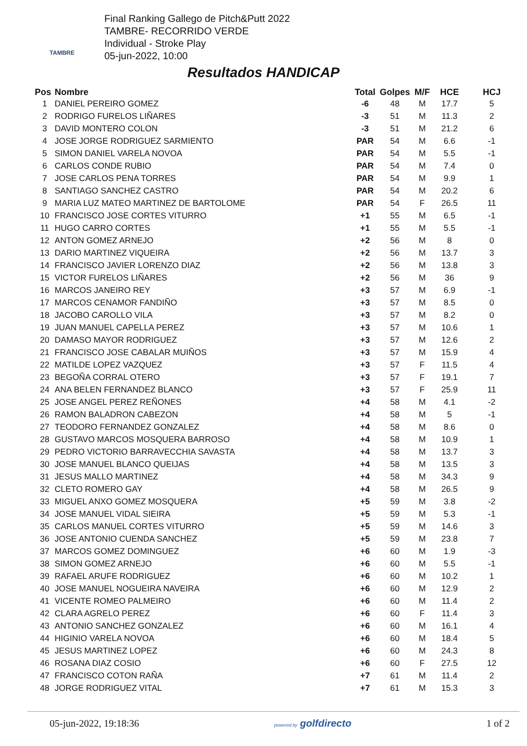TAMBRE
Final Ranking Gallego de Pitch&Putt 2022
TAMBRE- RECORRIDO VERDE
Individual - Stroke Play
05-jun-2022, 10:00
Resultados HANDICAP
| Pos | Nombre | Total | Golpes | M/F | HCE | HCJ |
| --- | --- | --- | --- | --- | --- | --- |
| 1 | DANIEL PEREIRO GOMEZ | -6 | 48 | M | 17.7 | 5 |
| 2 | RODRIGO FURELOS LIÑARES | -3 | 51 | M | 11.3 | 2 |
| 3 | DAVID MONTERO COLON | -3 | 51 | M | 21.2 | 6 |
| 4 | JOSE JORGE RODRIGUEZ SARMIENTO | PAR | 54 | M | 6.6 | -1 |
| 5 | SIMON DANIEL VARELA NOVOA | PAR | 54 | M | 5.5 | -1 |
| 6 | CARLOS CONDE RUBIO | PAR | 54 | M | 7.4 | 0 |
| 7 | JOSE CARLOS PENA TORRES | PAR | 54 | M | 9.9 | 1 |
| 8 | SANTIAGO SANCHEZ CASTRO | PAR | 54 | M | 20.2 | 6 |
| 9 | MARIA LUZ MATEO MARTINEZ DE BARTOLOME | PAR | 54 | F | 26.5 | 11 |
| 10 | FRANCISCO JOSE CORTES VITURRO | +1 | 55 | M | 6.5 | -1 |
| 11 | HUGO CARRO CORTES | +1 | 55 | M | 5.5 | -1 |
| 12 | ANTON GOMEZ ARNEJO | +2 | 56 | M | 8 | 0 |
| 13 | DARIO MARTINEZ VIQUEIRA | +2 | 56 | M | 13.7 | 3 |
| 14 | FRANCISCO JAVIER LORENZO DIAZ | +2 | 56 | M | 13.8 | 3 |
| 15 | VICTOR FURELOS LIÑARES | +2 | 56 | M | 36 | 9 |
| 16 | MARCOS JANEIRO REY | +3 | 57 | M | 6.9 | -1 |
| 17 | MARCOS CENAMOR FANDIÑO | +3 | 57 | M | 8.5 | 0 |
| 18 | JACOBO CAROLLO VILA | +3 | 57 | M | 8.2 | 0 |
| 19 | JUAN MANUEL CAPELLA PEREZ | +3 | 57 | M | 10.6 | 1 |
| 20 | DAMASO MAYOR RODRIGUEZ | +3 | 57 | M | 12.6 | 2 |
| 21 | FRANCISCO JOSE CABALAR MUIÑOS | +3 | 57 | M | 15.9 | 4 |
| 22 | MATILDE LOPEZ VAZQUEZ | +3 | 57 | F | 11.5 | 4 |
| 23 | BEGOÑA CORRAL OTERO | +3 | 57 | F | 19.1 | 7 |
| 24 | ANA BELEN FERNANDEZ BLANCO | +3 | 57 | F | 25.9 | 11 |
| 25 | JOSE ANGEL PEREZ REÑONES | +4 | 58 | M | 4.1 | -2 |
| 26 | RAMON BALADRON CABEZON | +4 | 58 | M | 5 | -1 |
| 27 | TEODORO FERNANDEZ GONZALEZ | +4 | 58 | M | 8.6 | 0 |
| 28 | GUSTAVO MARCOS MOSQUERA BARROSO | +4 | 58 | M | 10.9 | 1 |
| 29 | PEDRO VICTORIO BARRAVECCHIA SAVASTA | +4 | 58 | M | 13.7 | 3 |
| 30 | JOSE MANUEL BLANCO QUEIJAS | +4 | 58 | M | 13.5 | 3 |
| 31 | JESUS MALLO MARTINEZ | +4 | 58 | M | 34.3 | 9 |
| 32 | CLETO ROMERO GAY | +4 | 58 | M | 26.5 | 9 |
| 33 | MIGUEL ANXO GOMEZ MOSQUERA | +5 | 59 | M | 3.8 | -2 |
| 34 | JOSE MANUEL VIDAL SIEIRA | +5 | 59 | M | 5.3 | -1 |
| 35 | CARLOS MANUEL CORTES VITURRO | +5 | 59 | M | 14.6 | 3 |
| 36 | JOSE ANTONIO CUENDA SANCHEZ | +5 | 59 | M | 23.8 | 7 |
| 37 | MARCOS GOMEZ DOMINGUEZ | +6 | 60 | M | 1.9 | -3 |
| 38 | SIMON GOMEZ ARNEJO | +6 | 60 | M | 5.5 | -1 |
| 39 | RAFAEL ARUFE RODRIGUEZ | +6 | 60 | M | 10.2 | 1 |
| 40 | JOSE MANUEL NOGUEIRA NAVEIRA | +6 | 60 | M | 12.9 | 2 |
| 41 | VICENTE ROMEO PALMEIRO | +6 | 60 | M | 11.4 | 2 |
| 42 | CLARA AGRELO PEREZ | +6 | 60 | F | 11.4 | 3 |
| 43 | ANTONIO SANCHEZ GONZALEZ | +6 | 60 | M | 16.1 | 4 |
| 44 | HIGINIO VARELA NOVOA | +6 | 60 | M | 18.4 | 5 |
| 45 | JESUS MARTINEZ LOPEZ | +6 | 60 | M | 24.3 | 8 |
| 46 | ROSANA DIAZ COSIO | +6 | 60 | F | 27.5 | 12 |
| 47 | FRANCISCO COTON RAÑA | +7 | 61 | M | 11.4 | 2 |
| 48 | JORGE RODRIGUEZ VITAL | +7 | 61 | M | 15.3 | 3 |
05-jun-2022, 19:18:36 powered by golfdirecto 1 of 2